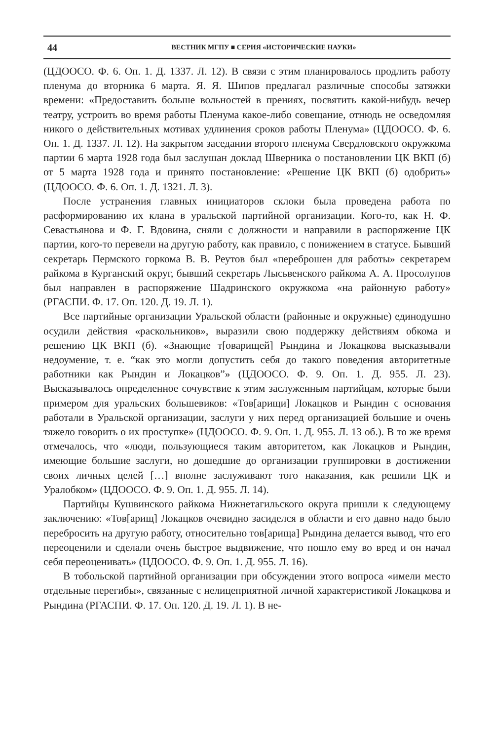44 ВЕСТНИК МГПУ ■ СЕРИЯ «ИСТОРИЧЕСКИЕ НАУКИ»
(ЦДООСО. Ф. 6. Оп. 1. Д. 1337. Л. 12). В связи с этим планировалось продлить работу пленума до вторника 6 марта. Я. Я. Шипов предлагал различные способы затяжки времени: «Предоставить больше вольностей в прениях, посвятить какой-нибудь вечер театру, устроить во время работы Пленума какое-либо совещание, отнюдь не осведомляя никого о действительных мотивах удлинения сроков работы Пленума» (ЦДООСО. Ф. 6. Оп. 1. Д. 1337. Л. 12). На закрытом заседании второго пленума Свердловского окружкома партии 6 марта 1928 года был заслушан доклад Шверника о постановлении ЦК ВКП (б) от 5 марта 1928 года и принято постановление: «Решение ЦК ВКП (б) одобрить» (ЦДООСО. Ф. 6. Оп. 1. Д. 1321. Л. 3).
После устранения главных инициаторов склоки была проведена работа по расформированию их клана в уральской партийной организации. Кого-то, как Н. Ф. Севастьянова и Ф. Г. Вдовина, сняли с должности и направили в распоряжение ЦК партии, кого-то перевели на другую работу, как правило, с понижением в статусе. Бывший секретарь Пермского горкома В. В. Реутов был «переброшен для работы» секретарем райкома в Курганский округ, бывший секретарь Лысьвенского райкома А. А. Просолупов был направлен в распоряжение Шадринского окружкома «на районную работу» (РГАСПИ. Ф. 17. Оп. 120. Д. 19. Л. 1).
Все партийные организации Уральской области (районные и окружные) единодушно осудили действия «раскольников», выразили свою поддержку действиям обкома и решению ЦК ВКП (б). «Знающие т[оварищей] Рындина и Локацкова высказывали недоумение, т. е. “как это могли допустить себя до такого поведения авторитетные работники как Рындин и Локацков”» (ЦДООСО. Ф. 9. Оп. 1. Д. 955. Л. 23). Высказывалось определенное сочувствие к этим заслуженным партийцам, которые были примером для уральских большевиков: «Тов[арищи] Локацков и Рындин с основания работали в Уральской организации, заслуги у них перед организацией большие и очень тяжело говорить о их проступке» (ЦДООСО. Ф. 9. Оп. 1. Д. 955. Л. 13 об.). В то же время отмечалось, что «люди, пользующиеся таким авторитетом, как Локацков и Рындин, имеющие большие заслуги, но дошедшие до организации группировки в достижении своих личных целей […] вполне заслуживают того наказания, как решили ЦК и Уралобком» (ЦДООСО. Ф. 9. Оп. 1. Д. 955. Л. 14).
Партийцы Кушвинского райкома Нижнетагильского округа пришли к следующему заключению: «Тов[арищ] Локацков очевидно засиделся в области и его давно надо было перебросить на другую работу, относительно тов[арища] Рындина делается вывод, что его переоценили и сделали очень быстрое выдвижение, что пошло ему во вред и он начал себя переоценивать» (ЦДООСО. Ф. 9. Оп. 1. Д. 955. Л. 16).
В тобольской партийной организации при обсуждении этого вопроса «имели место отдельные перегибы», связанные с нелицеприятной личной характеристикой Локацкова и Рындина (РГАСПИ. Ф. 17. Оп. 120. Д. 19. Л. 1). В не-